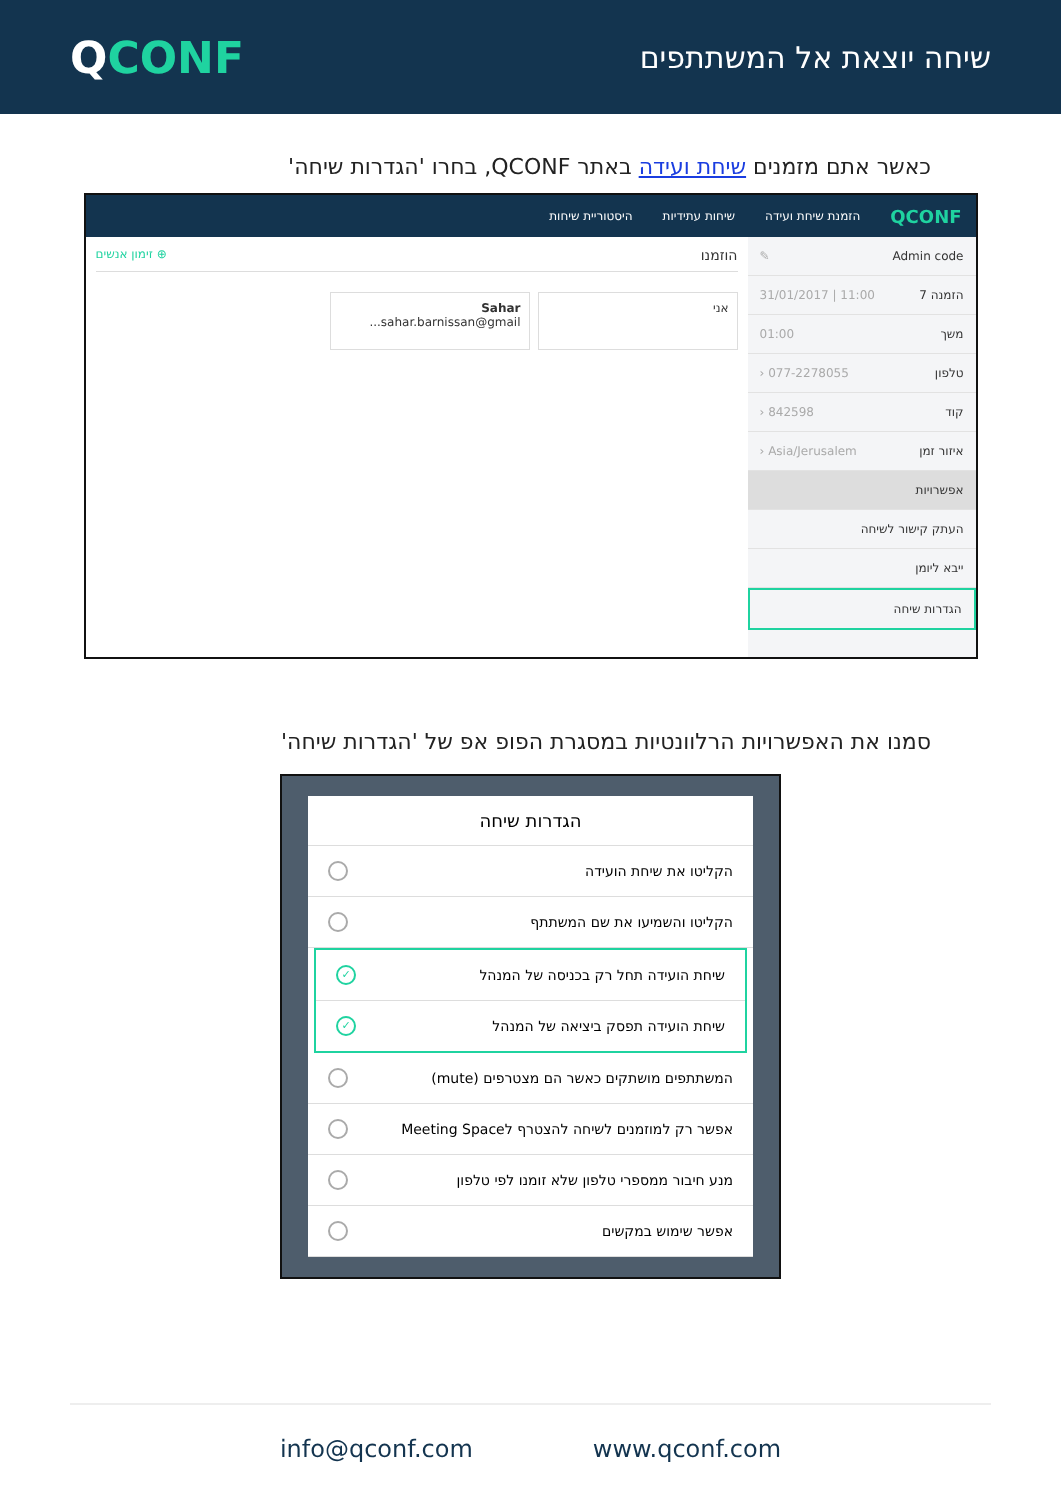QCONF
שיחה יוצאת אל המשתתפים
כאשר אתם מזמנים שיחת ועידה באתר QCONF, בחרו 'הגדרות שיחה'
QCONF הזמנת שיחת ועידה שיחות עתידיות היסטוריית שיחות
Admin code ✎
הזמנה 7 11:00 | 31/01/2017
משך 01:00
טלפון 077-2278055 ‹
קוד 842598 ‹
איזור זמן Asia/Jerusalem ‹
אפשרויות
העתק קישור לשיחה
ייבא ליומן
הגדרות שיחה
הוזמנו ⊕ זימון אנשים
אני Sahar
sahar.barnissan@gmail...
סמנו את האפשרויות הרלוונטיות במסגרת הפופ אפ של 'הגדרות שיחה'
הגדרות שיחה
הקליטו את שיחת הועידה
הקליטו והשמיעו את שם המשתתף
שיחת הועידה תחל רק בכניסה של המנהל ✓
שיחת הועידה תפסק ביציאה של המנהל ✓
המשתתפים מושתקים כאשר הם מצטרפים (mute)
אפשר רק למוזמנים לשיחה להצטרף לMeeting Space
מנע חיבור ממספרי טלפון שלא זומנו לפי טלפון
אפשר שימוש במקשים
info@qconf.com www.qconf.com